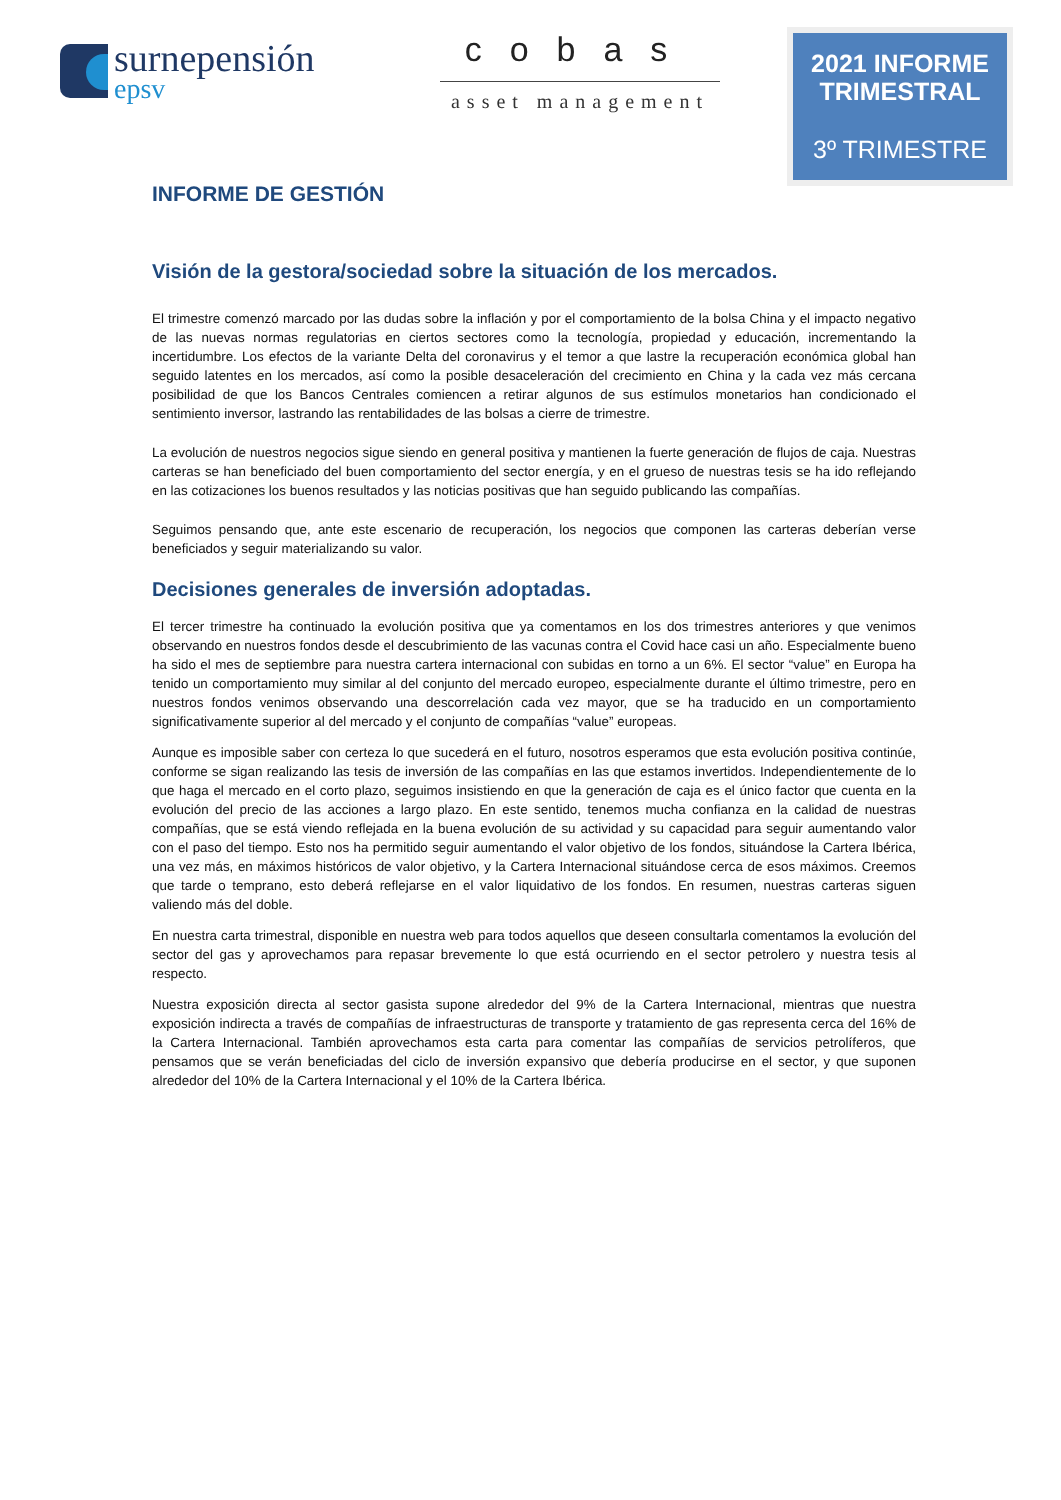surnepensión
epsv
cobas
asset management
2021 INFORME TRIMESTRAL
3º TRIMESTRE
INFORME DE GESTIÓN
Visión de la gestora/sociedad sobre la situación de los mercados.
El trimestre comenzó marcado por las dudas sobre la inflación y por el comportamiento de la bolsa China y el impacto negativo de las nuevas normas regulatorias en ciertos sectores como la tecnología, propiedad y educación, incrementando la incertidumbre. Los efectos de la variante Delta del coronavirus y el temor a que lastre la recuperación económica global han seguido latentes en los mercados, así como la posible desaceleración del crecimiento en China y la cada vez más cercana posibilidad de que los Bancos Centrales comiencen a retirar algunos de sus estímulos monetarios han condicionado el sentimiento inversor, lastrando las rentabilidades de las bolsas a cierre de trimestre.
La evolución de nuestros negocios sigue siendo en general positiva y mantienen la fuerte generación de flujos de caja. Nuestras carteras se han beneficiado del buen comportamiento del sector energía, y en el grueso de nuestras tesis se ha ido reflejando en las cotizaciones los buenos resultados y las noticias positivas que han seguido publicando las compañías.
Seguimos pensando que, ante este escenario de recuperación, los negocios que componen las carteras deberían verse beneficiados y seguir materializando su valor.
Decisiones generales de inversión adoptadas.
El tercer trimestre ha continuado la evolución positiva que ya comentamos en los dos trimestres anteriores y que venimos observando en nuestros fondos desde el descubrimiento de las vacunas contra el Covid hace casi un año. Especialmente bueno ha sido el mes de septiembre para nuestra cartera internacional con subidas en torno a un 6%. El sector “value” en Europa ha tenido un comportamiento muy similar al del conjunto del mercado europeo, especialmente durante el último trimestre, pero en nuestros fondos venimos observando una descorrelación cada vez mayor, que se ha traducido en un comportamiento significativamente superior al del mercado y el conjunto de compañías “value” europeas.
Aunque es imposible saber con certeza lo que sucederá en el futuro, nosotros esperamos que esta evolución positiva continúe, conforme se sigan realizando las tesis de inversión de las compañías en las que estamos invertidos. Independientemente de lo que haga el mercado en el corto plazo, seguimos insistiendo en que la generación de caja es el único factor que cuenta en la evolución del precio de las acciones a largo plazo. En este sentido, tenemos mucha confianza en la calidad de nuestras compañías, que se está viendo reflejada en la buena evolución de su actividad y su capacidad para seguir aumentando valor con el paso del tiempo. Esto nos ha permitido seguir aumentando el valor objetivo de los fondos, situándose la Cartera Ibérica, una vez más, en máximos históricos de valor objetivo, y la Cartera Internacional situándose cerca de esos máximos. Creemos que tarde o temprano, esto deberá reflejarse en el valor liquidativo de los fondos. En resumen, nuestras carteras siguen valiendo más del doble.
En nuestra carta trimestral, disponible en nuestra web para todos aquellos que deseen consultarla comentamos la evolución del sector del gas y aprovechamos para repasar brevemente lo que está ocurriendo en el sector petrolero y nuestra tesis al respecto.
Nuestra exposición directa al sector gasista supone alrededor del 9% de la Cartera Internacional, mientras que nuestra exposición indirecta a través de compañías de infraestructuras de transporte y tratamiento de gas representa cerca del 16% de la Cartera Internacional. También aprovechamos esta carta para comentar las compañías de servicios petrolíferos, que pensamos que se verán beneficiadas del ciclo de inversión expansivo que debería producirse en el sector, y que suponen alrededor del 10% de la Cartera Internacional y el 10% de la Cartera Ibérica.